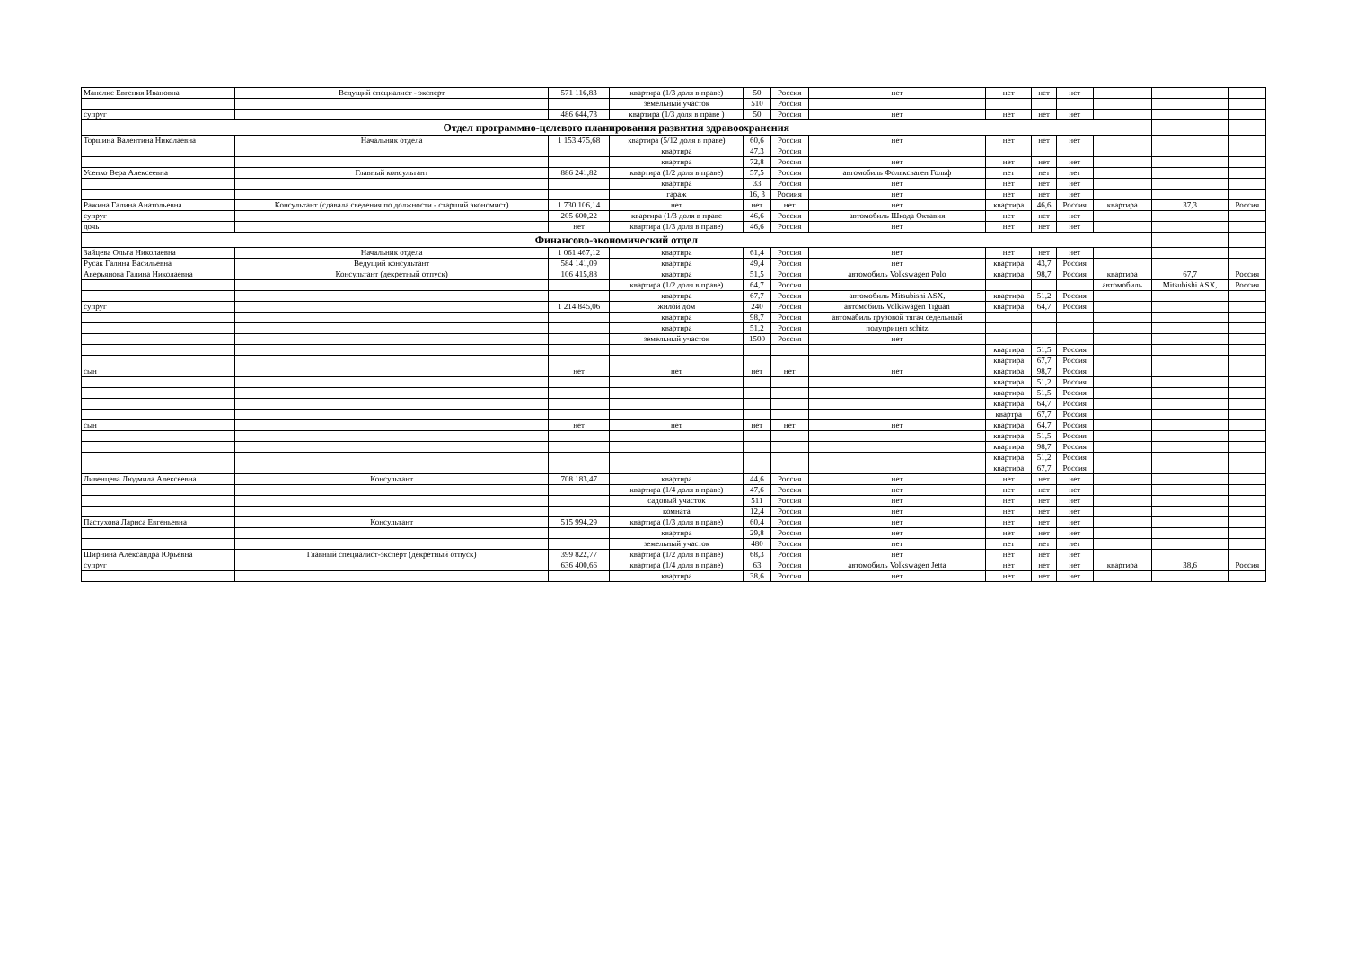| Манелис Евгения Ивановна | Ведущий специалист - эксперт | 571 116,83 | квартира (1/3 доля в праве) | 50 | Россия | нет | нет | нет | нет | | | |
| | | | земельный участок | 510 | Россия | | | | | | | |
| супруг | | 486 644,73 | квартира (1/3 доля в праве ) | 50 | Россия | нет | нет | нет | нет | | | |
| Отдел программно-целевого планирования развития здравоохранения | | | | | | | | | | | | |
| Торшина Валентина Николаевна | Начальник отдела | 1 153 475,68 | квартира (5/12 доля в праве) | 60,6 | Россия | нет | нет | нет | нет | | | |
| | | | квартира | 47,3 | Россия | | | | | | | |
| | | | квартира | 72,8 | Россия | нет | нет | нет | нет | | | |
| Усенко Вера Алексеевна | Главный консультант | 886 241,82 | квартира (1/2 доля в праве) | 57,5 | Россия | автомобиль Фольксваген Гольф | нет | нет | нет | | | |
| | | | квартира | 33 | Россия | нет | нет | нет | нет | | | |
| | | | гараж | 16, 3 | Росиия | нет | нет | нет | нет | | | |
| Ражина Галина Анатольевна | Консультант (сдавала сведения по должности - старший экономист) | 1 730 106,14 | нет | нет | нет | нет | квартира | 46,6 | Россия | квартира | 37,3 | Россия |
| супруг | | 205 600,22 | квартира (1/3 доля в праве | 46,6 | Россия | автомобиль Шкода Октавия | нет | нет | нет | | | |
| дочь | | нет | квартира (1/3 доля в праве) | 46,6 | Россия | нет | нет | нет | нет | | | |
| Финансово-экономический отдел | | | | | | | | | | | | |
| Зайцева Ольга Николаевна | Начальник отдела | 1 061 467,12 | квартира | 61,4 | Россия | нет | нет | нет | нет | | | |
| Русак Галина Васильевна | Ведущий консультант | 584 141,09 | квартира | 49,4 | Россия | нет | квартира | 43,7 | Россия | | | |
| Аверьянова Галина Николаевна | Консультант (декретный отпуск) | 106 415,88 | квартира | 51,5 | Россия | автомобиль Volkswagen Polo | квартира | 98,7 | Россия | квартира | 67,7 | Россия |
| | | | квартира (1/2 доля в праве) | 64,7 | Россия | | | | | автомобиль | Mitsubishi ASX, | Россия |
| | | | квартира | 67,7 | Россия | автомобиль Mitsubishi ASX, | квартира | 51,2 | Россия | | | |
| супруг | | 1 214 845,06 | жилой дом | 240 | Россия | автомобиль Volkswagen Tiguan | квартира | 64,7 | Россия | | | |
| | | | квартира | 98,7 | Россия | автомабиль грузовой тягач седельный | | | | | | |
| | | | квартира | 51,2 | Россия | полуприцеп schitz | | | | | | |
| | | | земельный участок | 1500 | Россия | нет | | | | | | |
| | | | | | | | квартира | 51,5 | Россия | | | |
| | | | | | | | квартира | 67,7 | Россия | | | |
| сын | | нет | нет | нет | нет | нет | квартира | 98,7 | Россия | | | |
| | | | | | | | квартира | 51,2 | Россия | | | |
| | | | | | | | квартира | 51,5 | Россия | | | |
| | | | | | | | квартира | 64,7 | Россия | | | |
| | | | | | | | квартра | 67,7 | Россия | | | |
| сын | | нет | нет | нет | нет | нет | квартира | 64,7 | Россия | | | |
| | | | | | | | квартира | 51,5 | Россия | | | |
| | | | | | | | квартира | 98,7 | Россия | | | |
| | | | | | | | квартира | 51,2 | Россия | | | |
| | | | | | | | квартира | 67,7 | Россия | | | |
| Ливенцева Людмила Алексеевна | Консультант | 708 183,47 | квартира | 44,6 | Россия | нет | нет | нет | нет | | | |
| | | | квартира (1/4 доля в праве) | 47,6 | Россия | нет | нет | нет | нет | | | |
| | | | садовый участок | 511 | Россия | нет | нет | нет | нет | | | |
| | | | комната | 12,4 | Россия | нет | нет | нет | нет | | | |
| Пастухова Лариса Евгеньевна | Консультант | 515 994,29 | квартира (1/3 доля в праве) | 60,4 | Россия | нет | нет | нет | нет | | | |
| | | | квартира | 29,8 | Россия | нет | нет | нет | нет | | | |
| | | | земельный участок | 480 | Россия | нет | нет | нет | нет | | | |
| Ширнина Александра Юрьевна | Главный специалист-эксперт (декретный отпуск) | 399 822,77 | квартира (1/2 доля в праве) | 68,3 | Россия | нет | нет | нет | нет | | | |
| супруг | | 636 400,66 | квартира (1/4 доля в праве) | 63 | Россия | автомобиль Volkswagen Jetta | нет | нет | нет | квартира | 38,6 | Россия |
| | | | квартира | 38,6 | Россия | нет | нет | нет | нет | | | |